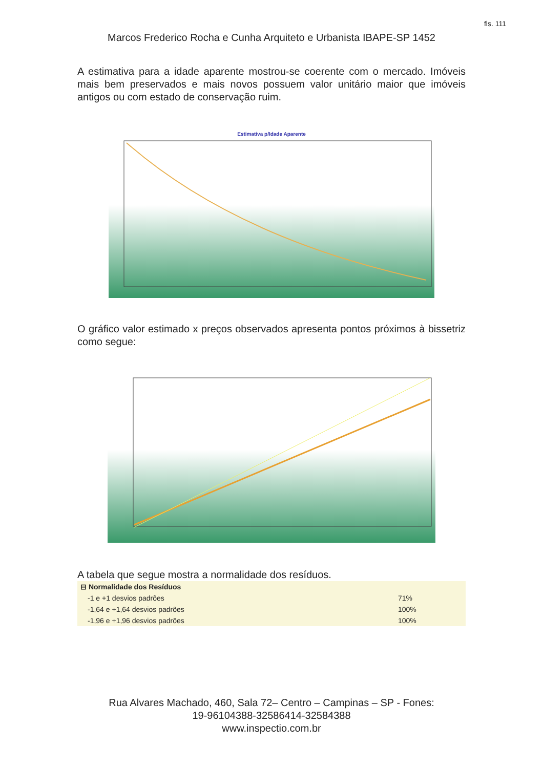fls. 111
Marcos Frederico Rocha e Cunha Arquiteto e Urbanista IBAPE-SP 1452
A estimativa para a idade aparente mostrou-se coerente com o mercado. Imóveis mais bem preservados e mais novos possuem valor unitário maior que imóveis antigos ou com estado de conservação ruim.
Estimativa p/Idade Aparente
O gráfico valor estimado x preços observados apresenta pontos próximos à bissetriz como segue:
A tabela que segue mostra a normalidade dos resíduos.
| ⊟ Normalidade dos Resíduos | |
| --- | --- |
| -1 e +1 desvios padrões | 71% |
| -1,64 e +1,64 desvios padrões | 100% |
| -1,96 e +1,96 desvios padrões | 100% |
Rua Alvares Machado, 460, Sala 72– Centro – Campinas – SP - Fones:
19-96104388-32586414-32584388
www.inspectio.com.br